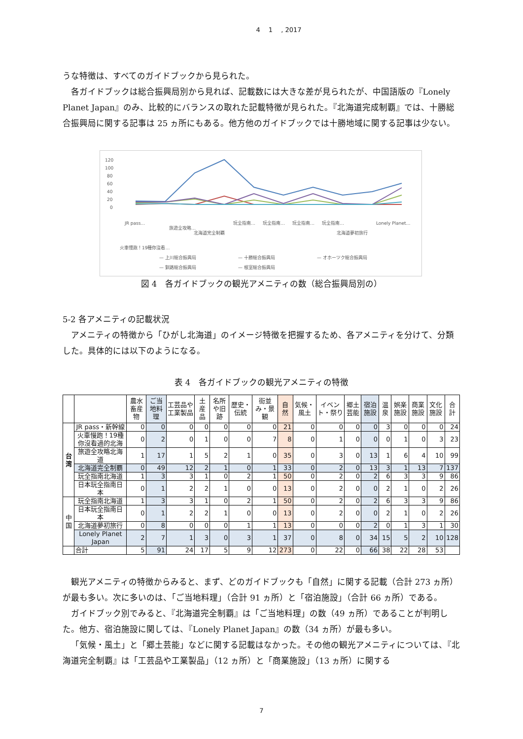4　 1 　, 2017
うな特徴は、すべてのガイドブックから見られた。
各ガイドブックは総合振興局別から見れば、記載数には大きな差が見られたが、中国語版の『Lonely Planet Japan』のみ、比較的にバランスの取れた記載特徴が見られた。『北海道完成制覇』では、十勝総合振興局に関する記事は 25 ヵ所にもある。他方他のガイドブックでは十勝地域に関する記事は少ない。
120
100
80
60
40
20
0
JR pass…
火車慢跑！19種你沒看…
旅遊全攻略…
北海道完全制覇
玩全指南…
玩全指南…
玩全指南…
玩全指南…
北海道夢初旅行
Lonely Planet…
— 上川総合振興局
— 十勝総合振興局
— オホーツク総合振興局
— 釧路総合振興局
— 根室総合振興局
図 4　各ガイドブックの観光アメニティの数（総合振興局別の）
5-2 各アメニティの記載状況
アメニティの特徴から「ひがし北海道」のイメージ特徴を把握するため、各アメニティを分けて、分類した。具体的には以下のようになる。
表 4　各ガイドブックの観光アメニティの特徴
| | | 農水畜産物 | ご当地料理 | 工芸品や工業製品 | 土産品 | 名所や旧跡 | 歴史・伝統 | 街並み・景観 | 自然 | 気候・風土 | イベント・祭り | 郷土芸能 | 宿泊施設 | 温泉 | 娯楽施設 | 商業施設 | 文化施設 | 合計 |
| --- | --- | --- | --- | --- | --- | --- | --- | --- | --- | --- | --- | --- | --- | --- | --- | --- | --- | --- |
| 台湾 | JR pass・新幹線 | 0 | 0 | 0 | 0 | 0 | 0 | 0 | 21 | 0 | 0 | 0 | 0 | 3 | 0 | 0 | 0 | 24 |
| | 火車慢跑！19種你沒看過的北海 | 0 | 2 | 0 | 1 | 0 | 0 | 7 | 8 | 0 | 1 | 0 | 0 | 0 | 1 | 0 | 3 | 23 |
| | 旅遊全攻略北海道 | 1 | 17 | 1 | 5 | 2 | 1 | 0 | 35 | 0 | 3 | 0 | 13 | 1 | 6 | 4 | 10 | 99 |
| | 北海道完全制覇 | 0 | 49 | 12 | 2 | 1 | 0 | 1 | 33 | 0 | 2 | 0 | 13 | 3 | 1 | 13 | 7 | 137 |
| | 玩全指南北海道 | 1 | 3 | 3 | 1 | 0 | 2 | 1 | 50 | 0 | 2 | 0 | 2 | 6 | 3 | 3 | 9 | 86 |
| | 日本玩全指南日本 | 0 | 1 | 2 | 2 | 1 | 0 | 0 | 13 | 0 | 2 | 0 | 0 | 2 | 1 | 0 | 2 | 26 |
| 中国 | 玩全指南北海道 | 1 | 3 | 3 | 1 | 0 | 2 | 1 | 50 | 0 | 2 | 0 | 2 | 6 | 3 | 3 | 9 | 86 |
| | 日本玩全指南日本 | 0 | 1 | 2 | 2 | 1 | 0 | 0 | 13 | 0 | 2 | 0 | 0 | 2 | 1 | 0 | 2 | 26 |
| | 北海道夢初旅行 | 0 | 8 | 0 | 0 | 0 | 1 | 1 | 13 | 0 | 0 | 0 | 2 | 0 | 1 | 3 | 1 | 30 |
| | Lonely Planet Japan | 2 | 7 | 1 | 3 | 0 | 3 | 1 | 37 | 0 | 8 | 0 | 34 | 15 | 5 | 2 | 10 | 128 |
| | 合計 | 5 | 91 | 24 | 17 | 5 | 9 | 12 | 273 | 0 | 22 | 0 | 66 | 38 | 22 | 28 | 53 | |
観光アメニティの特徴からみると、まず、どのガイドブックも「自然」に関する記載（合計 273 ヵ所）が最も多い。次に多いのは、「ご当地料理」（合計 91 ヵ所）と「宿泊施設」（合計 66 ヵ所）である。
ガイドブック別でみると、『北海道完全制覇』は「ご当地料理」の数（49 ヵ所）であることが判明した。他方、宿泊施設に関しては、『Lonely Planet Japan』の数（34 ヵ所）が最も多い。
「気候・風土」と「郷土芸能」などに関する記載はなかった。その他の観光アメニティについては、『北海道完全制覇』は「工芸品や工業製品」（12 ヵ所）と「商業施設」（13 ヵ所）に関する
7